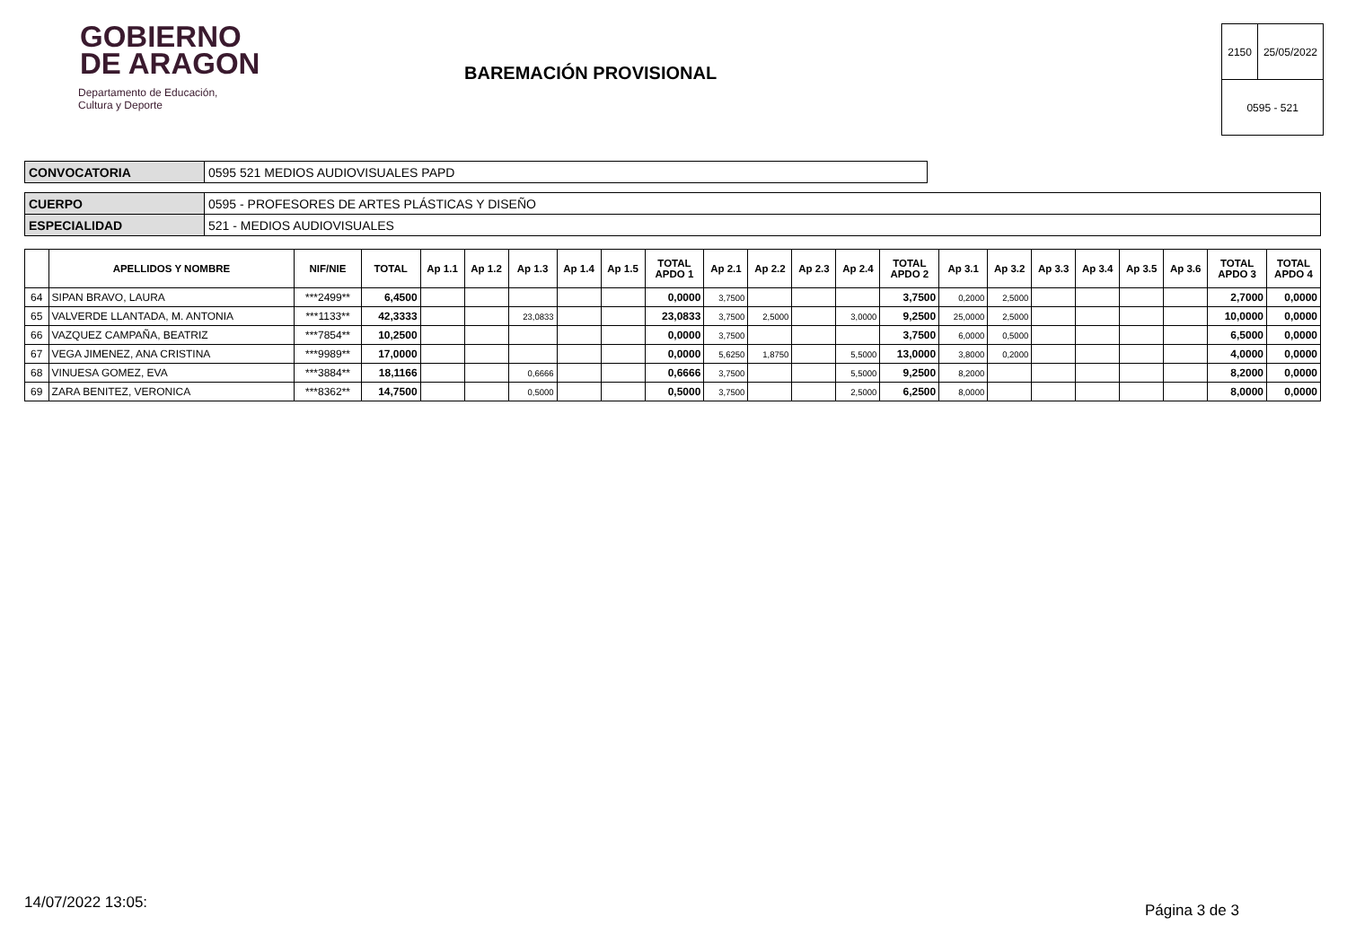GOBIERNO
DE ARAGON
Departamento de Educación,
Cultura y Deporte
BAREMACIÓN PROVISIONAL
| 2150 | 25/05/2022 |
| 0595 - 521 | |
| CONVOCATORIA | 0595 521 MEDIOS AUDIOVISUALES PAPD |
| CUERPO | 0595 - PROFESORES DE ARTES PLÁSTICAS Y DISEÑO |
| ESPECIALIDAD | 521 - MEDIOS AUDIOVISUALES |
| | APELLIDOS Y NOMBRE | NIF/NIE | TOTAL | Ap 1.1 | Ap 1.2 | Ap 1.3 | Ap 1.4 | Ap 1.5 | TOTAL APDO 1 | Ap 2.1 | Ap 2.2 | Ap 2.3 | Ap 2.4 | TOTAL APDO 2 | Ap 3.1 | Ap 3.2 | Ap 3.3 | Ap 3.4 | Ap 3.5 | Ap 3.6 | TOTAL APDO 3 | TOTAL APDO 4 |
| --- | --- | --- | --- | --- | --- | --- | --- | --- | --- | --- | --- | --- | --- | --- | --- | --- | --- | --- | --- | --- | --- | --- |
| 64 | SIPAN BRAVO, LAURA | ***2499** | 6,4500 | | | | | | 0,0000 | 3,7500 | | | | 3,7500 | 0,2000 | 2,5000 | | | | | 2,7000 | 0,0000 |
| 65 | VALVERDE LLANTADA, M. ANTONIA | ***1133** | 42,3333 | | | 23,0833 | | | 23,0833 | 3,7500 | 2,5000 | | 3,0000 | 9,2500 | 25,0000 | 2,5000 | | | | | 10,0000 | 0,0000 |
| 66 | VAZQUEZ CAMPAÑA, BEATRIZ | ***7854** | 10,2500 | | | | | | 0,0000 | 3,7500 | | | | 3,7500 | 6,0000 | 0,5000 | | | | | 6,5000 | 0,0000 |
| 67 | VEGA JIMENEZ, ANA CRISTINA | ***9989** | 17,0000 | | | | | | 0,0000 | 5,6250 | 1,8750 | | 5,5000 | 13,0000 | 3,8000 | 0,2000 | | | | | 4,0000 | 0,0000 |
| 68 | VINUESA GOMEZ, EVA | ***3884** | 18,1166 | | | 0,6666 | | | 0,6666 | 3,7500 | | | 5,5000 | 9,2500 | 8,2000 | | | | | | 8,2000 | 0,0000 |
| 69 | ZARA BENITEZ, VERONICA | ***8362** | 14,7500 | | | 0,5000 | | | 0,5000 | 3,7500 | | | 2,5000 | 6,2500 | 8,0000 | | | | | | 8,0000 | 0,0000 |
14/07/2022 13:05: Página 3 de 3